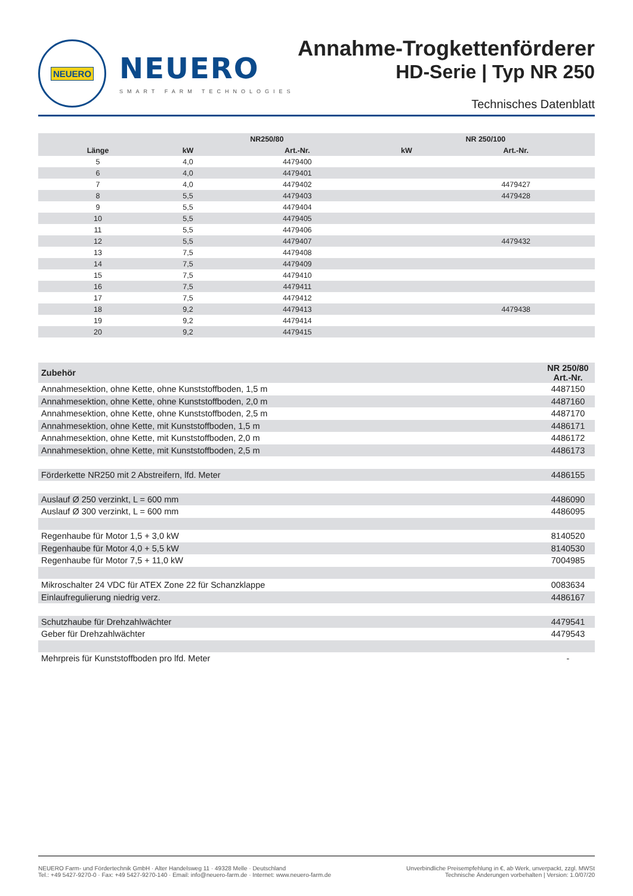NEUERO
NEUERO
SMART FARM TECHNOLOGIES
Annahme-Trogkettenförderer
HD-Serie | Typ NR 250
Technisches Datenblatt
| | NR250/80 | | NR 250/100 | |
| --- | --- | --- | --- | --- |
| Länge | kW | Art.-Nr. | kW | Art.-Nr. |
| 5 | 4,0 | 4479400 | | |
| 6 | 4,0 | 4479401 | | |
| 7 | 4,0 | 4479402 | | 4479427 |
| 8 | 5,5 | 4479403 | | 4479428 |
| 9 | 5,5 | 4479404 | | |
| 10 | 5,5 | 4479405 | | |
| 11 | 5,5 | 4479406 | | |
| 12 | 5,5 | 4479407 | | 4479432 |
| 13 | 7,5 | 4479408 | | |
| 14 | 7,5 | 4479409 | | |
| 15 | 7,5 | 4479410 | | |
| 16 | 7,5 | 4479411 | | |
| 17 | 7,5 | 4479412 | | |
| 18 | 9,2 | 4479413 | | 4479438 |
| 19 | 9,2 | 4479414 | | |
| 20 | 9,2 | 4479415 | | |
| Zubehör | NR 250/80 Art.-Nr. |
| --- | --- |
| Annahmesektion, ohne Kette, ohne Kunststoffboden, 1,5 m | 4487150 |
| Annahmesektion, ohne Kette, ohne Kunststoffboden, 2,0 m | 4487160 |
| Annahmesektion, ohne Kette, ohne Kunststoffboden, 2,5 m | 4487170 |
| Annahmesektion, ohne Kette, mit Kunststoffboden, 1,5 m | 4486171 |
| Annahmesektion, ohne Kette, mit Kunststoffboden, 2,0 m | 4486172 |
| Annahmesektion, ohne Kette, mit Kunststoffboden, 2,5 m | 4486173 |
| Förderkette NR250 mit 2 Abstreifern, lfd. Meter | 4486155 |
| Auslauf Ø 250 verzinkt, L = 600 mm | 4486090 |
| Auslauf Ø 300 verzinkt, L = 600 mm | 4486095 |
| Regenhaube für Motor 1,5 + 3,0 kW | 8140520 |
| Regenhaube für Motor 4,0 + 5,5 kW | 8140530 |
| Regenhaube für Motor 7,5 + 11,0 kW | 7004985 |
| Mikroschalter 24 VDC für ATEX Zone 22 für Schanzklappe | 0083634 |
| Einlaufregulierung niedrig verz. | 4486167 |
| Schutzhaube für Drehzahlwächter | 4479541 |
| Geber für Drehzahlwächter | 4479543 |
| Mehrpreis für Kunststoffboden pro lfd. Meter | - |
NEUERO Farm- und Fördertechnik GmbH · Alter Handelsweg 11 · 49328 Melle · Deutschland
Tel.: +49 5427-9270-0 · Fax: +49 5427-9270-140 · Email: info@neuero-farm.de · Internet: www.neuero-farm.de
Unverbindliche Preisempfehlung in €, ab Werk, unverpackt, zzgl. MWSt
Technische Änderungen vorbehalten | Version: 1.0/07/20